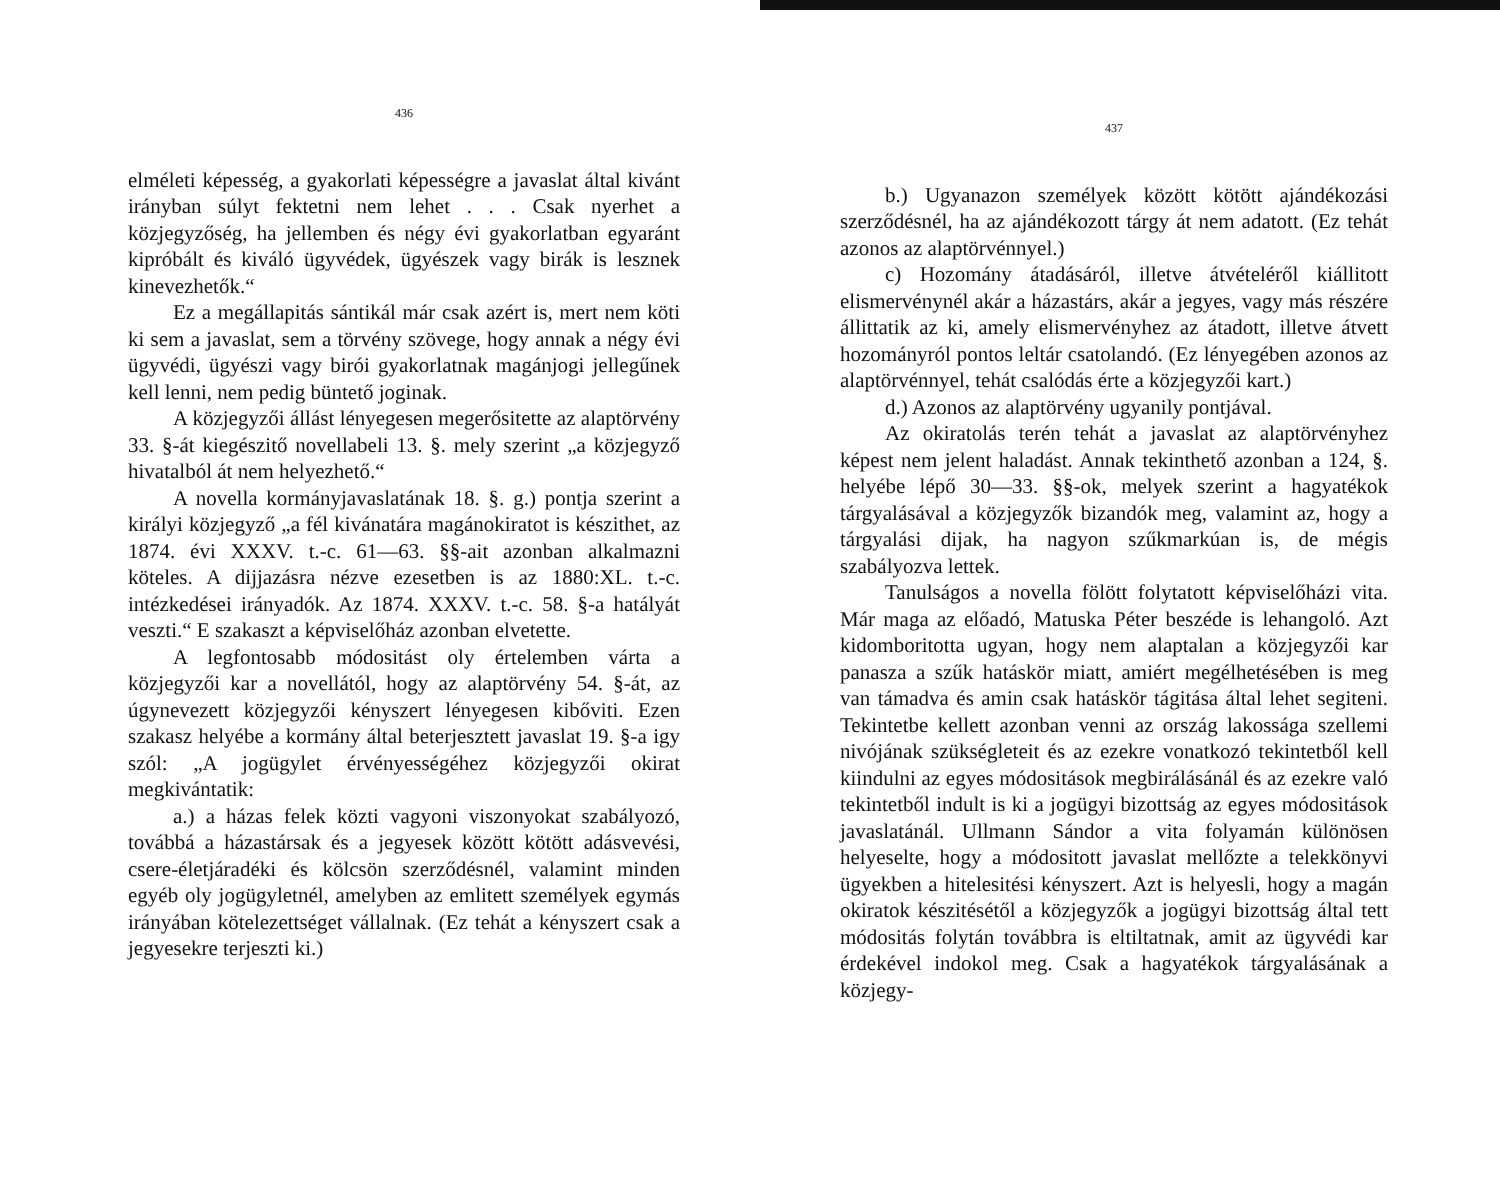436
elméleti képesség, a gyakorlati képességre a javaslat által kivánt irányban súlyt fektetni nem lehet . . . Csak nyerhet a közjegyzőség, ha jellemben és négy évi gyakorlatban egyaránt kipróbált és kiváló ügyvédek, ügyészek vagy birák is lesznek kinevezhetők.“
Ez a megállapitás sántikál már csak azért is, mert nem köti ki sem a javaslat, sem a törvény szövege, hogy annak a négy évi ügyvédi, ügyészi vagy birói gyakorlatnak magánjogi jellegűnek kell lenni, nem pedig büntető joginak.
A közjegyzői állást lényegesen megerősitette az alaptörvény 33. §-át kiegészitő novellabeli 13. §. mely szerint „a közjegyző hivatalból át nem helyezhető.“
A novella kormányjavaslatának 18. §. g.) pontja szerint a királyi közjegyző „a fél kivánatára magánokiratot is készithet, az 1874. évi XXXV. t.-c. 61—63. §§-ait azonban alkalmazni köteles. A dijjazásra nézve ezesetben is az 1880:XL. t.-c. intézkedései irányadók. Az 1874. XXXV. t.-c. 58. §-a hatályát veszti.“ E szakaszt a képviselőház azonban elvetette.
A legfontosabb módositást oly értelemben várta a közjegyzői kar a novellától, hogy az alaptörvény 54. §-át, az úgynevezett közjegyzői kényszert lényegesen kibőviti. Ezen szakasz helyébe a kormány által beterjesztett javaslat 19. §-a igy szól: „A jogügylet érvényességéhez közjegyzői okirat megkivántatik:
a.) a házas felek közti vagyoni viszonyokat szabályozó, továbbá a házastársak és a jegyesek között kötött adásvevési, csere-életjáradéki és kölcsön szerződésnél, valamint minden egyéb oly jogügyletnél, amelyben az emlitett személyek egymás irányában kötelezettséget vállalnak. (Ez tehát a kényszert csak a jegyesekre terjeszti ki.)
437
b.) Ugyanazon személyek között kötött ajándékozási szerződésnél, ha az ajándékozott tárgy át nem adatott. (Ez tehát azonos az alaptörvénnyel.)
c) Hozomány átadásáról, illetve átvételéről kiállitott elismervénynél akár a házastárs, akár a jegyes, vagy más részére állittatik az ki, amely elismervényhez az átadott, illetve átvett hozományról pontos leltár csatolandó. (Ez lényegében azonos az alaptörvénnyel, tehát csalódás érte a közjegyzői kart.)
d.) Azonos az alaptörvény ugyanily pontjával.
Az okiratolás terén tehát a javaslat az alaptörvényhez képest nem jelent haladást. Annak tekinthető azonban a 124, §. helyébe lépő 30—33. §§-ok, melyek szerint a hagyatékok tárgyalásával a közjegyzők bizandók meg, valamint az, hogy a tárgyalási dijak, ha nagyon szűkmarkúan is, de mégis szabályozva lettek.
Tanulságos a novella fölött folytatott képviselőházi vita. Már maga az előadó, Matuska Péter beszéde is lehangoló. Azt kidomboritotta ugyan, hogy nem alaptalan a közjegyzői kar panasza a szűk hatáskör miatt, amiért megélhetésében is meg van támadva és amin csak hatáskör tágitása által lehet segiteni. Tekintetbe kellett azonban venni az ország lakossága szellemi nivójának szükségleteit és az ezekre vonatkozó tekintetből kell kiindulni az egyes módositások megbirálásánál és az ezekre való tekintetből indult is ki a jogügyi bizottság az egyes módositások javaslatánál. Ullmann Sándor a vita folyamán különösen helyeselte, hogy a módositott javaslat mellőzte a telekkönyvi ügyekben a hitelesitési kényszert. Azt is helyesli, hogy a magán okiratok készitésétől a közjegyzők a jogügyi bizottság által tett módositás folytán továbbra is eltiltatnak, amit az ügyvédi kar érdekével indokol meg. Csak a hagyatékok tárgyalásának a közjegy-